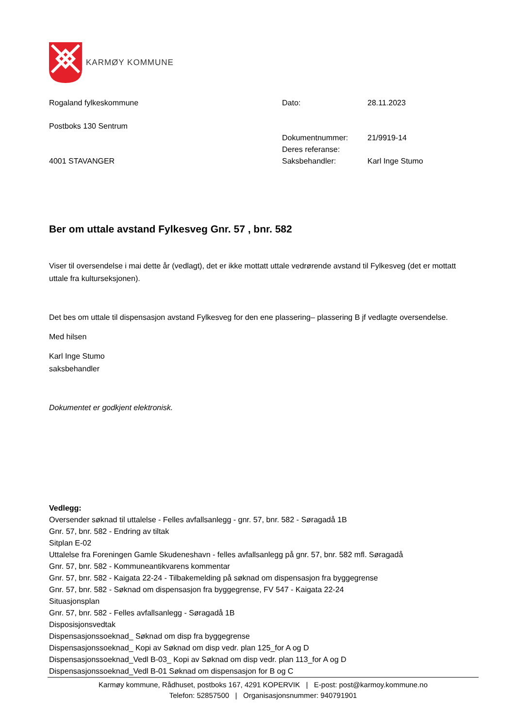KARMØY KOMMUNE
Rogaland fylkeskommune
Postboks 130 Sentrum
4001 STAVANGER
| Dato: | 28.11.2023 |
| Dokumentnummer: | 21/9919-14 |
| Deres referanse: | |
| Saksbehandler: | Karl Inge Stumo |
Ber om uttale avstand Fylkesveg Gnr. 57 , bnr. 582
Viser til oversendelse i mai dette år (vedlagt), det er ikke mottatt uttale vedrørende avstand til Fylkesveg (det er mottatt uttale fra kulturseksjonen).
Det bes om uttale til dispensasjon avstand Fylkesveg for den ene plassering– plassering B jf vedlagte oversendelse.
Med hilsen
Karl Inge Stumo
saksbehandler
Dokumentet er godkjent elektronisk.
Vedlegg:
Oversender søknad til uttalelse - Felles avfallsanlegg - gnr. 57, bnr. 582 - Søragadå 1B
Gnr. 57, bnr. 582 - Endring av tiltak
Sitplan E-02
Uttalelse fra Foreningen Gamle Skudeneshavn - felles avfallsanlegg på gnr. 57, bnr. 582 mfl. Søragadå
Gnr. 57, bnr. 582 - Kommuneantikvarens kommentar
Gnr. 57, bnr. 582 - Kaigata 22-24 - Tilbakemelding på søknad om dispensasjon fra byggegrense
Gnr. 57, bnr. 582 - Søknad om dispensasjon fra byggegrense, FV 547 - Kaigata 22-24
Situasjonsplan
Gnr. 57, bnr. 582 - Felles avfallsanlegg - Søragadå 1B
Disposisjonsvedtak
Dispensasjonssoeknad_ Søknad om disp fra byggegrense
Dispensasjonssoeknad_ Kopi av Søknad om disp vedr. plan 125_for A og D
Dispensasjonssoeknad_Vedl B-03_ Kopi av Søknad om disp vedr. plan 113_for A og D
Dispensasjonssoeknad_Vedl B-01 Søknad om dispensasjon for B og C
Karmøy kommune, Rådhuset, postboks 167, 4291 KOPERVIK | E-post: post@karmoy.kommune.no
Telefon: 52857500 | Organisasjonsnummer: 940791901